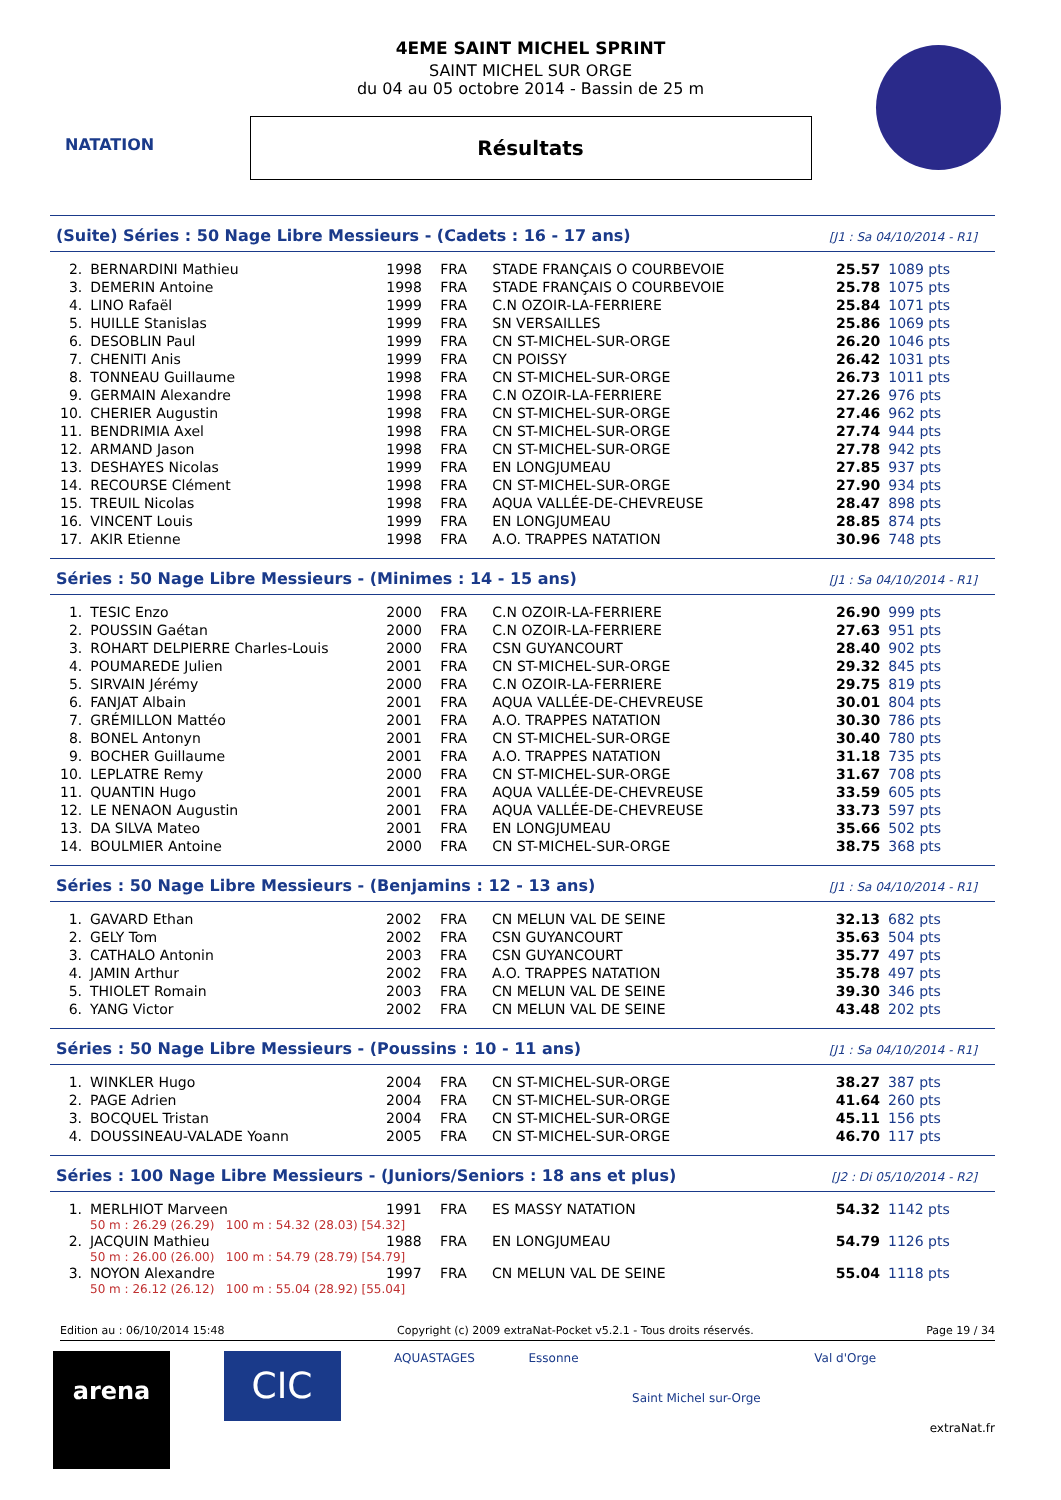NATATION
4EME SAINT MICHEL SPRINT
SAINT MICHEL SUR ORGE
du 04 au 05 octobre 2014 - Bassin de 25 m
Résultats
(Suite) Séries : 50 Nage Libre Messieurs - (Cadets : 16 - 17 ans) [J1 : Sa 04/10/2014 - R1]
| 2. | BERNARDINI Mathieu | 1998 | FRA | STADE FRANÇAIS O COURBEVOIE | 25.57 | 1089 pts |
| 3. | DEMERIN Antoine | 1998 | FRA | STADE FRANÇAIS O COURBEVOIE | 25.78 | 1075 pts |
| 4. | LINO Rafaël | 1999 | FRA | C.N OZOIR-LA-FERRIERE | 25.84 | 1071 pts |
| 5. | HUILLE Stanislas | 1999 | FRA | SN VERSAILLES | 25.86 | 1069 pts |
| 6. | DESOBLIN Paul | 1999 | FRA | CN ST-MICHEL-SUR-ORGE | 26.20 | 1046 pts |
| 7. | CHENITI Anis | 1999 | FRA | CN POISSY | 26.42 | 1031 pts |
| 8. | TONNEAU Guillaume | 1998 | FRA | CN ST-MICHEL-SUR-ORGE | 26.73 | 1011 pts |
| 9. | GERMAIN Alexandre | 1998 | FRA | C.N OZOIR-LA-FERRIERE | 27.26 | 976 pts |
| 10. | CHERIER Augustin | 1998 | FRA | CN ST-MICHEL-SUR-ORGE | 27.46 | 962 pts |
| 11. | BENDRIMIA Axel | 1998 | FRA | CN ST-MICHEL-SUR-ORGE | 27.74 | 944 pts |
| 12. | ARMAND Jason | 1998 | FRA | CN ST-MICHEL-SUR-ORGE | 27.78 | 942 pts |
| 13. | DESHAYES Nicolas | 1999 | FRA | EN LONGJUMEAU | 27.85 | 937 pts |
| 14. | RECOURSE Clément | 1998 | FRA | CN ST-MICHEL-SUR-ORGE | 27.90 | 934 pts |
| 15. | TREUIL Nicolas | 1998 | FRA | AQUA VALLÉE-DE-CHEVREUSE | 28.47 | 898 pts |
| 16. | VINCENT Louis | 1999 | FRA | EN LONGJUMEAU | 28.85 | 874 pts |
| 17. | AKIR Etienne | 1998 | FRA | A.O. TRAPPES NATATION | 30.96 | 748 pts |
Séries : 50 Nage Libre Messieurs - (Minimes : 14 - 15 ans) [J1 : Sa 04/10/2014 - R1]
| 1. | TESIC Enzo | 2000 | FRA | C.N OZOIR-LA-FERRIERE | 26.90 | 999 pts |
| 2. | POUSSIN Gaétan | 2000 | FRA | C.N OZOIR-LA-FERRIERE | 27.63 | 951 pts |
| 3. | ROHART DELPIERRE Charles-Louis | 2000 | FRA | CSN GUYANCOURT | 28.40 | 902 pts |
| 4. | POUMAREDE Julien | 2001 | FRA | CN ST-MICHEL-SUR-ORGE | 29.32 | 845 pts |
| 5. | SIRVAIN Jérémy | 2000 | FRA | C.N OZOIR-LA-FERRIERE | 29.75 | 819 pts |
| 6. | FANJAT Albain | 2001 | FRA | AQUA VALLÉE-DE-CHEVREUSE | 30.01 | 804 pts |
| 7. | GRÉMILLON Mattéo | 2001 | FRA | A.O. TRAPPES NATATION | 30.30 | 786 pts |
| 8. | BONEL Antonyn | 2001 | FRA | CN ST-MICHEL-SUR-ORGE | 30.40 | 780 pts |
| 9. | BOCHER Guillaume | 2001 | FRA | A.O. TRAPPES NATATION | 31.18 | 735 pts |
| 10. | LEPLATRE Remy | 2000 | FRA | CN ST-MICHEL-SUR-ORGE | 31.67 | 708 pts |
| 11. | QUANTIN Hugo | 2001 | FRA | AQUA VALLÉE-DE-CHEVREUSE | 33.59 | 605 pts |
| 12. | LE NENAON Augustin | 2001 | FRA | AQUA VALLÉE-DE-CHEVREUSE | 33.73 | 597 pts |
| 13. | DA SILVA Mateo | 2001 | FRA | EN LONGJUMEAU | 35.66 | 502 pts |
| 14. | BOULMIER Antoine | 2000 | FRA | CN ST-MICHEL-SUR-ORGE | 38.75 | 368 pts |
Séries : 50 Nage Libre Messieurs - (Benjamins : 12 - 13 ans) [J1 : Sa 04/10/2014 - R1]
| 1. | GAVARD Ethan | 2002 | FRA | CN MELUN VAL DE SEINE | 32.13 | 682 pts |
| 2. | GELY Tom | 2002 | FRA | CSN GUYANCOURT | 35.63 | 504 pts |
| 3. | CATHALO Antonin | 2003 | FRA | CSN GUYANCOURT | 35.77 | 497 pts |
| 4. | JAMIN Arthur | 2002 | FRA | A.O. TRAPPES NATATION | 35.78 | 497 pts |
| 5. | THIOLET Romain | 2003 | FRA | CN MELUN VAL DE SEINE | 39.30 | 346 pts |
| 6. | YANG Victor | 2002 | FRA | CN MELUN VAL DE SEINE | 43.48 | 202 pts |
Séries : 50 Nage Libre Messieurs - (Poussins : 10 - 11 ans) [J1 : Sa 04/10/2014 - R1]
| 1. | WINKLER Hugo | 2004 | FRA | CN ST-MICHEL-SUR-ORGE | 38.27 | 387 pts |
| 2. | PAGE Adrien | 2004 | FRA | CN ST-MICHEL-SUR-ORGE | 41.64 | 260 pts |
| 3. | BOCQUEL Tristan | 2004 | FRA | CN ST-MICHEL-SUR-ORGE | 45.11 | 156 pts |
| 4. | DOUSSINEAU-VALADE Yoann | 2005 | FRA | CN ST-MICHEL-SUR-ORGE | 46.70 | 117 pts |
Séries : 100 Nage Libre Messieurs - (Juniors/Seniors : 18 ans et plus) [J2 : Di 05/10/2014 - R2]
| 1. | MERLHIOT Marveen | 1991 | FRA | ES MASSY NATATION | 54.32 | 1142 pts |
| | 50 m : 26.29 (26.29) 100 m : 54.32 (28.03) [54.32] | | | | | |
| 2. | JACQUIN Mathieu | 1988 | FRA | EN LONGJUMEAU | 54.79 | 1126 pts |
| | 50 m : 26.00 (26.00) 100 m : 54.79 (28.79) [54.79] | | | | | |
| 3. | NOYON Alexandre | 1997 | FRA | CN MELUN VAL DE SEINE | 55.04 | 1118 pts |
| | 50 m : 26.12 (26.12) 100 m : 55.04 (28.92) [55.04] | | | | | |
Edition au : 06/10/2014 15:48 Copyright (c) 2009 extraNat-Pocket v5.2.1 - Tous droits réservés. Page 19 / 34
arena
CIC
AQUASTAGES Essonne
Saint Michel sur-Orge
Val d'Orge
extraNat.fr